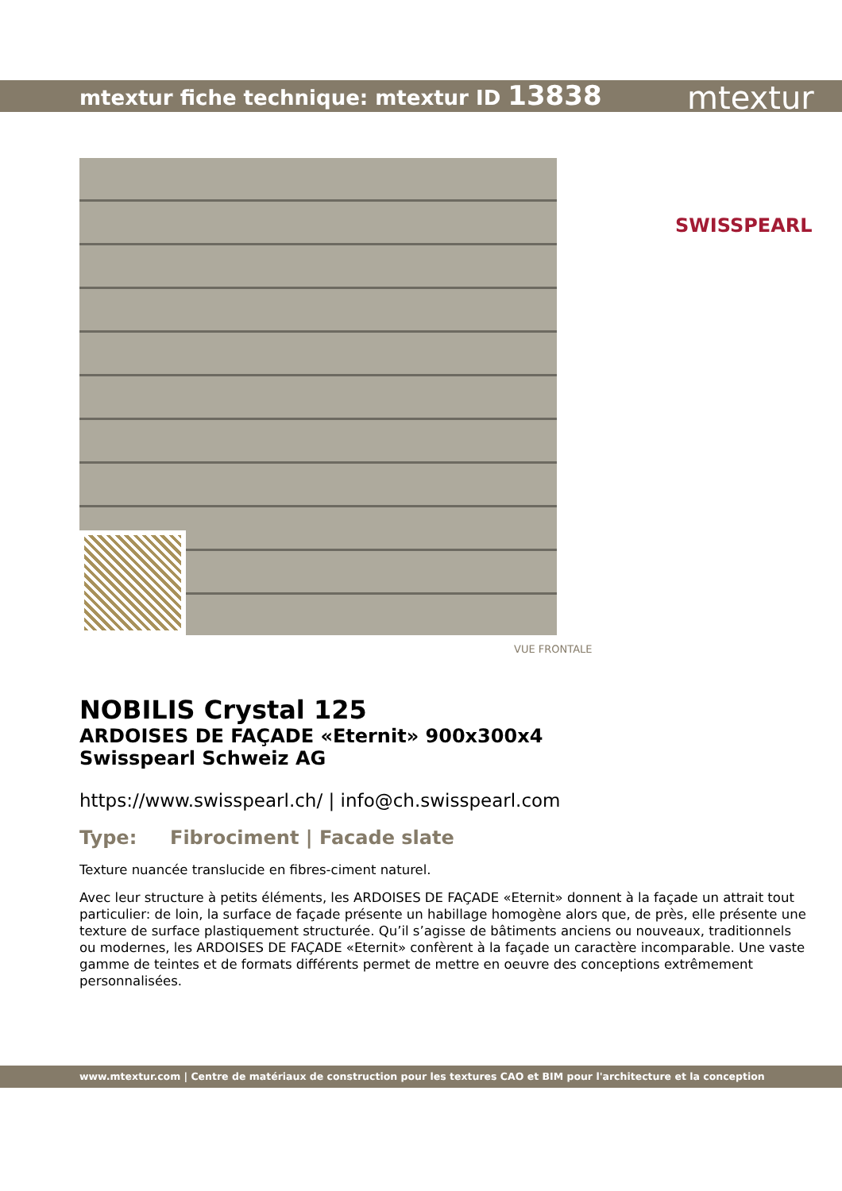mtextur fiche technique: mtextur ID 13838
mtextur
SWISSPEARL
VUE FRONTALE
NOBILIS Crystal 125
ARDOISES DE FAÇADE «Eternit» 900x300x4
Swisspearl Schweiz AG
https://www.swisspearl.ch/ | info@ch.swisspearl.com
Type: Fibrociment | Facade slate
Texture nuancée translucide en fibres-ciment naturel.
Avec leur structure à petits éléments, les ARDOISES DE FAÇADE «Eternit» donnent à la façade un attrait tout particulier: de loin, la surface de façade présente un habillage homogène alors que, de près, elle présente une texture de surface plastiquement structurée. Qu’il s’agisse de bâtiments anciens ou nouveaux, traditionnels ou modernes, les ARDOISES DE FAÇADE «Eternit» confèrent à la façade un caractère incomparable. Une vaste gamme de teintes et de formats différents permet de mettre en oeuvre des conceptions extrêmement personnalisées.
www.mtextur.com | Centre de matériaux de construction pour les textures CAO et BIM pour l'architecture et la conception